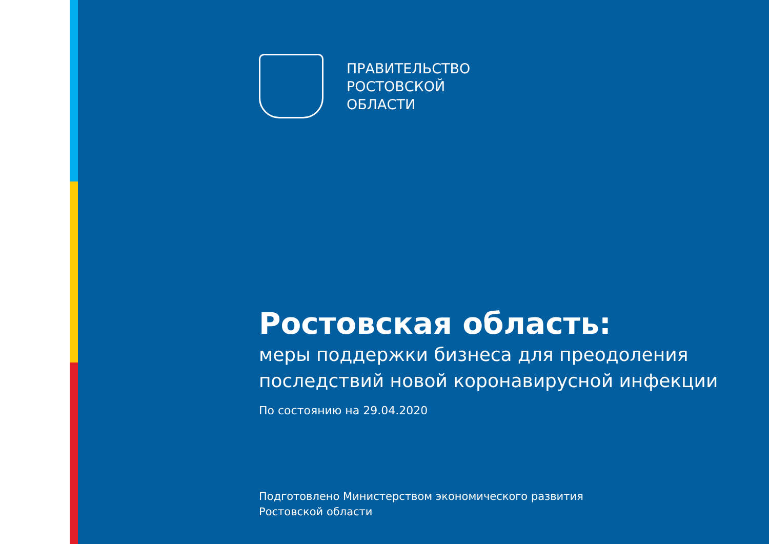ПРАВИТЕЛЬСТВО
РОСТОВСКОЙ
ОБЛАСТИ
Ростовская область:
меры поддержки бизнеса для преодоления
последствий новой коронавирусной инфекции
По состоянию на 29.04.2020
Подготовлено Министерством экономического развития
Ростовской области